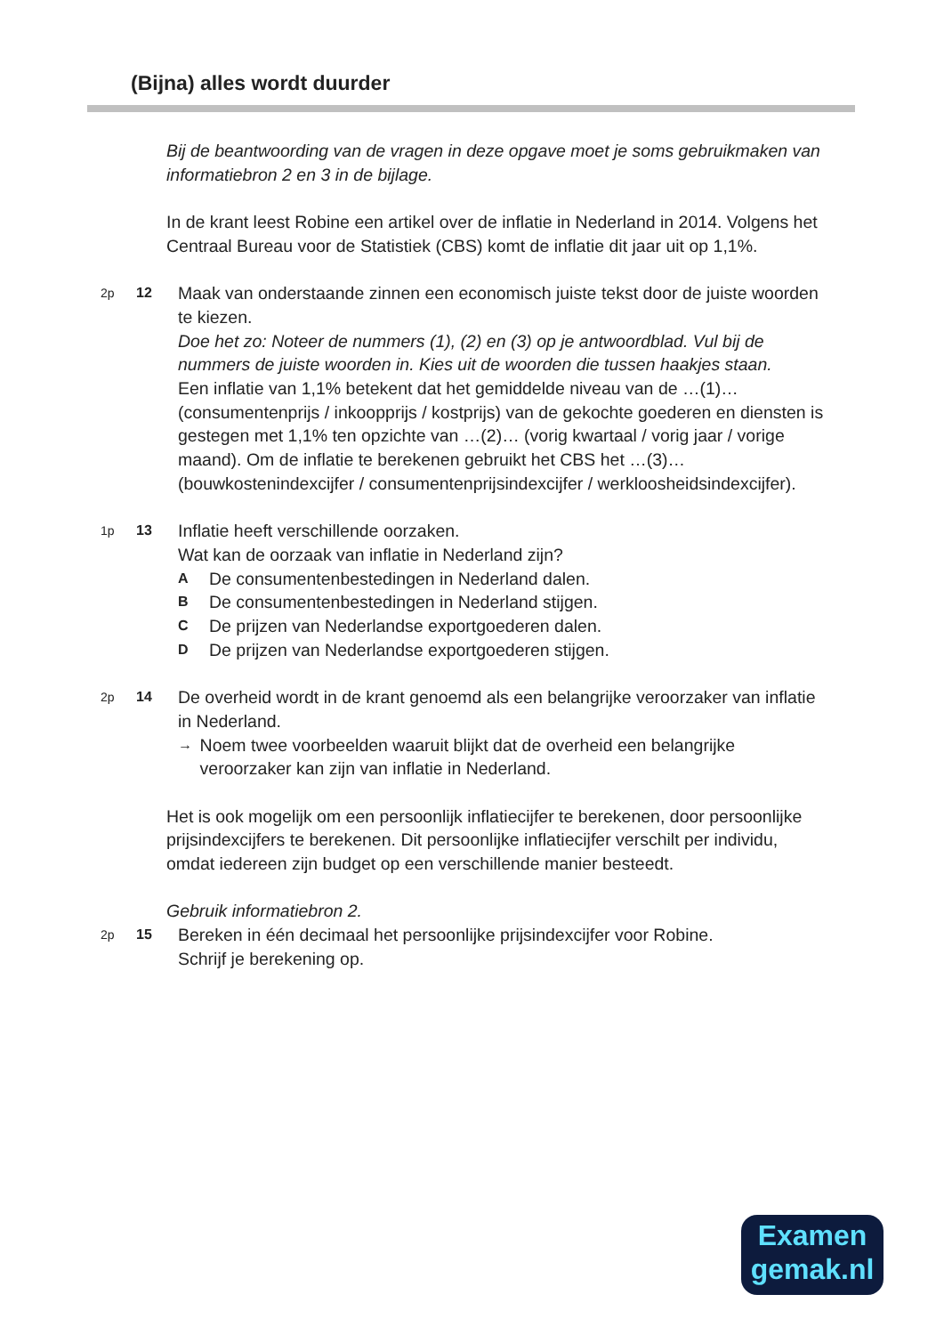(Bijna) alles wordt duurder
Bij de beantwoording van de vragen in deze opgave moet je soms gebruikmaken van informatiebron 2 en 3 in de bijlage.
In de krant leest Robine een artikel over de inflatie in Nederland in 2014. Volgens het Centraal Bureau voor de Statistiek (CBS) komt de inflatie dit jaar uit op 1,1%.
2p 12
Maak van onderstaande zinnen een economisch juiste tekst door de juiste woorden te kiezen.
Doe het zo: Noteer de nummers (1), (2) en (3) op je antwoordblad. Vul bij de nummers de juiste woorden in. Kies uit de woorden die tussen haakjes staan.
Een inflatie van 1,1% betekent dat het gemiddelde niveau van de …(1)… (consumentenprijs / inkoopprijs / kostprijs) van de gekochte goederen en diensten is gestegen met 1,1% ten opzichte van …(2)… (vorig kwartaal / vorig jaar / vorige maand). Om de inflatie te berekenen gebruikt het CBS het …(3)… (bouwkostenindexcijfer / consumentenprijsindexcijfer / werkloosheidsindexcijfer).
1p 13
Inflatie heeft verschillende oorzaken.
Wat kan de oorzaak van inflatie in Nederland zijn?
A De consumentenbestedingen in Nederland dalen.
B De consumentenbestedingen in Nederland stijgen.
C De prijzen van Nederlandse exportgoederen dalen.
D De prijzen van Nederlandse exportgoederen stijgen.
2p 14
De overheid wordt in de krant genoemd als een belangrijke veroorzaker van inflatie in Nederland.
→ Noem twee voorbeelden waaruit blijkt dat de overheid een belangrijke veroorzaker kan zijn van inflatie in Nederland.
Het is ook mogelijk om een persoonlijk inflatiecijfer te berekenen, door persoonlijke prijsindexcijfers te berekenen. Dit persoonlijke inflatiecijfer verschilt per individu, omdat iedereen zijn budget op een verschillende manier besteedt.
Gebruik informatiebron 2.
2p 15
Bereken in één decimaal het persoonlijke prijsindexcijfer voor Robine.
Schrijf je berekening op.
Examen
gemak.nl